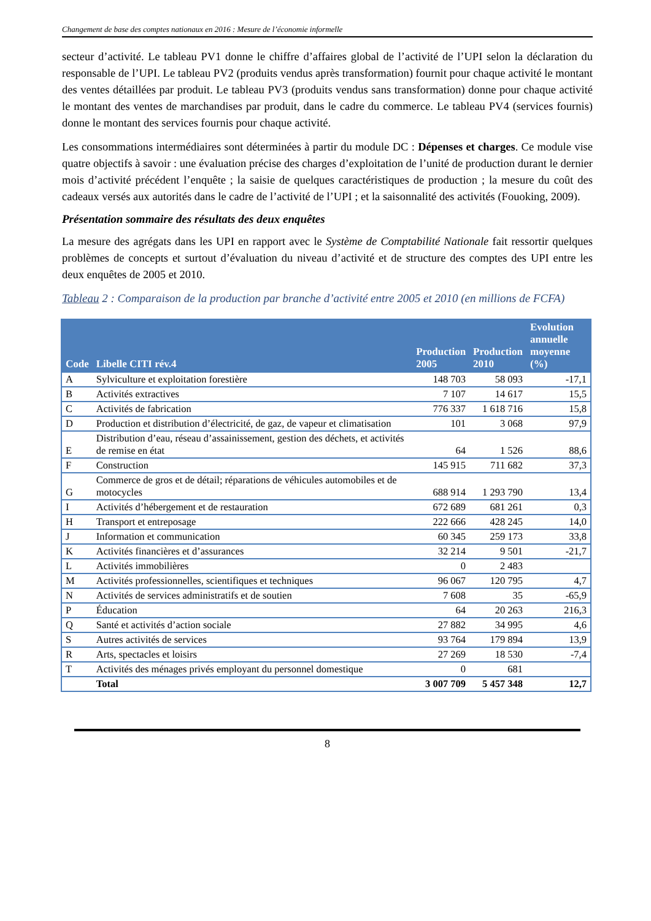Changement de base des comptes nationaux en 2016 : Mesure de l’économie informelle
secteur d’activité. Le tableau PV1 donne le chiffre d’affaires global de l’activité de l’UPI selon la déclaration du responsable de l’UPI. Le tableau PV2 (produits vendus après transformation) fournit pour chaque activité le montant des ventes détaillées par produit. Le tableau PV3 (produits vendus sans transformation) donne pour chaque activité le montant des ventes de marchandises par produit, dans le cadre du commerce. Le tableau PV4 (services fournis) donne le montant des services fournis pour chaque activité.
Les consommations intermédiaires sont déterminées à partir du module DC : Dépenses et charges. Ce module vise quatre objectifs à savoir : une évaluation précise des charges d’exploitation de l’unité de production durant le dernier mois d’activité précédent l’enquête ; la saisie de quelques caractéristiques de production ; la mesure du coût des cadeaux versés aux autorités dans le cadre de l’activité de l’UPI ; et la saisonnalité des activités (Fouoking, 2009).
Présentation sommaire des résultats des deux enquêtes
La mesure des agrégats dans les UPI en rapport avec le Système de Comptabilité Nationale fait ressortir quelques problèmes de concepts et surtout d’évaluation du niveau d’activité et de structure des comptes des UPI entre les deux enquêtes de 2005 et 2010.
Tableau 2 : Comparaison de la production par branche d’activité entre 2005 et 2010 (en millions de FCFA)
| Code | Libelle CITI rév.4 | Production 2005 | Production 2010 | Evolution annuelle moyenne (%) |
| --- | --- | --- | --- | --- |
| A | Sylviculture et exploitation forestière | 148 703 | 58 093 | -17,1 |
| B | Activités extractives | 7 107 | 14 617 | 15,5 |
| C | Activités de fabrication | 776 337 | 1 618 716 | 15,8 |
| D | Production et distribution d’électricité, de gaz, de vapeur et climatisation | 101 | 3 068 | 97,9 |
| E | Distribution d’eau, réseau d’assainissement, gestion des déchets, et activités de remise en état | 64 | 1 526 | 88,6 |
| F | Construction | 145 915 | 711 682 | 37,3 |
| G | Commerce de gros et de détail; réparations de véhicules automobiles et de motocycles | 688 914 | 1 293 790 | 13,4 |
| I | Activités d’hébergement et de restauration | 672 689 | 681 261 | 0,3 |
| H | Transport et entreposage | 222 666 | 428 245 | 14,0 |
| J | Information et communication | 60 345 | 259 173 | 33,8 |
| K | Activités financières et d’assurances | 32 214 | 9 501 | -21,7 |
| L | Activités immobilières | 0 | 2 483 | |
| M | Activités professionnelles, scientifiques et techniques | 96 067 | 120 795 | 4,7 |
| N | Activités de services administratifs et de soutien | 7 608 | 35 | -65,9 |
| P | Éducation | 64 | 20 263 | 216,3 |
| Q | Santé et activités d’action sociale | 27 882 | 34 995 | 4,6 |
| S | Autres activités de services | 93 764 | 179 894 | 13,9 |
| R | Arts, spectacles et loisirs | 27 269 | 18 530 | -7,4 |
| T | Activités des ménages privés employant du personnel domestique | 0 | 681 | |
| | Total | 3 007 709 | 5 457 348 | 12,7 |
8